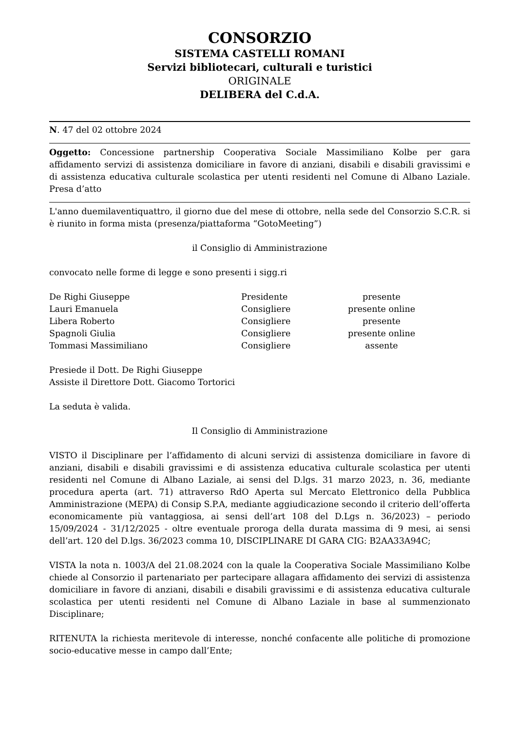CONSORZIO
SISTEMA CASTELLI ROMANI
Servizi bibliotecari, culturali e turistici
ORIGINALE
DELIBERA del C.d.A.
N. 47 del 02 ottobre 2024
Oggetto: Concessione partnership Cooperativa Sociale Massimiliano Kolbe per gara affidamento servizi di assistenza domiciliare in favore di anziani, disabili e disabili gravissimi e di assistenza educativa culturale scolastica per utenti residenti nel Comune di Albano Laziale. Presa d’atto
L'anno duemilaventiquattro, il giorno due del mese di ottobre, nella sede del Consorzio S.C.R. si è riunito in forma mista (presenza/piattaforma “GotoMeeting”)
il Consiglio di Amministrazione
convocato nelle forme di legge e sono presenti i sigg.ri
| De Righi Giuseppe | Presidente | presente |
| Lauri Emanuela | Consigliere | presente online |
| Libera Roberto | Consigliere | presente |
| Spagnoli Giulia | Consigliere | presente online |
| Tommasi Massimiliano | Consigliere | assente |
Presiede il Dott. De Righi Giuseppe
Assiste il Direttore Dott. Giacomo Tortorici
La seduta è valida.
Il Consiglio di Amministrazione
VISTO il Disciplinare per l’affidamento di alcuni servizi di assistenza domiciliare in favore di anziani, disabili e disabili gravissimi e di assistenza educativa culturale scolastica per utenti residenti nel Comune di Albano Laziale, ai sensi del D.lgs. 31 marzo 2023, n. 36, mediante procedura aperta (art. 71) attraverso RdO Aperta sul Mercato Elettronico della Pubblica Amministrazione (MEPA) di Consip S.P.A, mediante aggiudicazione secondo il criterio dell’offerta economicamente più vantaggiosa, ai sensi dell’art 108 del D.Lgs n. 36/2023) – periodo 15/09/2024 - 31/12/2025 - oltre eventuale proroga della durata massima di 9 mesi, ai sensi dell’art. 120 del D.lgs. 36/2023 comma 10, DISCIPLINARE DI GARA CIG: B2AA33A94C;
VISTA la nota n. 1003/A del 21.08.2024 con la quale la Cooperativa Sociale Massimiliano Kolbe chiede al Consorzio il partenariato per partecipare allagara affidamento dei servizi di assistenza domiciliare in favore di anziani, disabili e disabili gravissimi e di assistenza educativa culturale scolastica per utenti residenti nel Comune di Albano Laziale in base al summenzionato Disciplinare;
RITENUTA la richiesta meritevole di interesse, nonché confacente alle politiche di promozione socio-educative messe in campo dall’Ente;